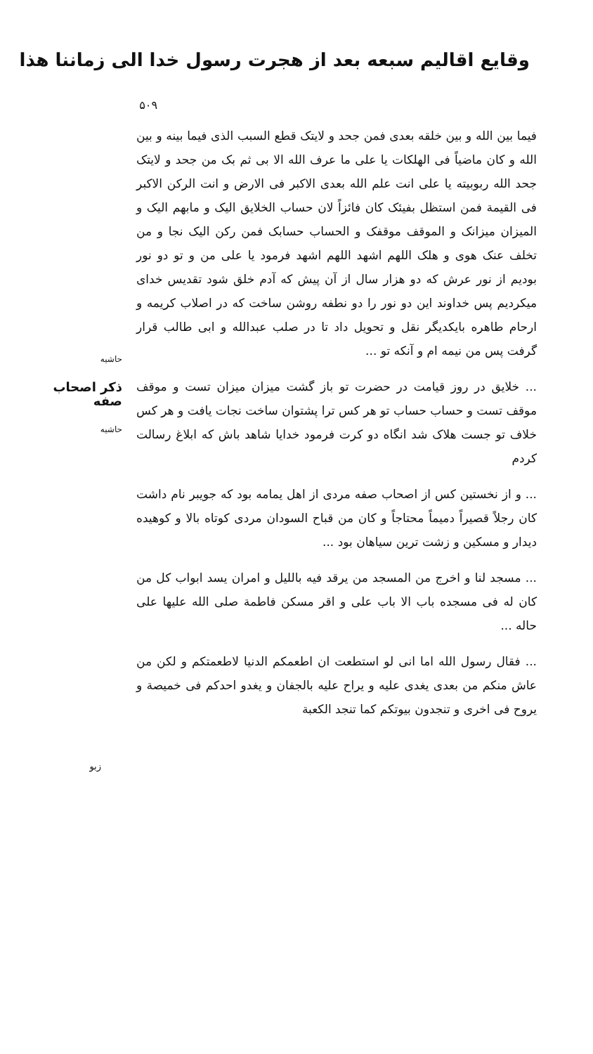وقایع اقالیم سبعه بعد از هجرت رسول خدا الی زماننا هذا
۵۰۹
فیما بین الله و بین خلقه بعدی فمن جحد و لایتک قطع السبب الذی فیما بینه و بین الله و کان ماضیاً فی الهلکات یا علی ما عرف الله الا بی ثم بک من جحد و لایتک جحد الله ربوبیته یا علی انت علم الله بعدی الاکبر فی الارض و انت الرکن الاکبر فی القیمة فمن استظل بفیئک کان فائزاً لان حساب الخلایق الیک و مابهم الیک و المیزان میزانک و الموقف موقفک و الحساب حسابک فمن رکن الیک نجا و من تخلف عنک هوی و هلک اللهم اشهد اللهم اشهد فرمود یا علی من و تو دو نور بودیم از نور عرش که دو هزار سال از آن پیش که آدم خلق شود تقدیس خدای میکردیم پس خداوند این دو نور را دو نطفه روشن ساخت که در اصلاب کریمه و ارحام طاهره بایکدیگر نقل و تحویل داد تا در صلب عبدالله و ابی طالب قرار گرفت پس من نیمه ام و آنکه تو ...
... خلایق در روز قیامت در حضرت تو باز گشت میزان میزان تست و موقف موقف تست و حساب حساب تو هر کس ترا پشتوان ساخت نجات یافت و هر کس خلاف تو جست هلاک شد انگاه دو کرت فرمود خدایا شاهد باش که ابلاغ رسالت کردم
... و از نخستین کس از اصحاب صفه مردی از اهل یمامه بود که جویبر نام داشت کان رجلاً قصیراً دمیماً محتاجاً و کان من قباح السودان مردی کوتاه بالا و کوهیده دیدار و مسکین و زشت ترین سیاهان بود ...
... مسجد لنا و اخرج من المسجد من یرقد فیه باللیل و امران یسد ابواب کل من کان له فی مسجده باب الا باب علی و اقر مسکن فاطمة صلی الله علیها علی حاله ...
... فقال رسول الله اما انی لو استطعت ان اطعمکم الدنیا لاطعمتکم و لکن من عاش منکم من بعدی یغدی علیه و یراح علیه بالجفان و یغدو احدکم فی خمیصة و یروح فی اخری و تنجدون بیوتکم کما تنجد الکعبة
حاشیه
ذکر اصحاب صفه
حاشیه
زبو